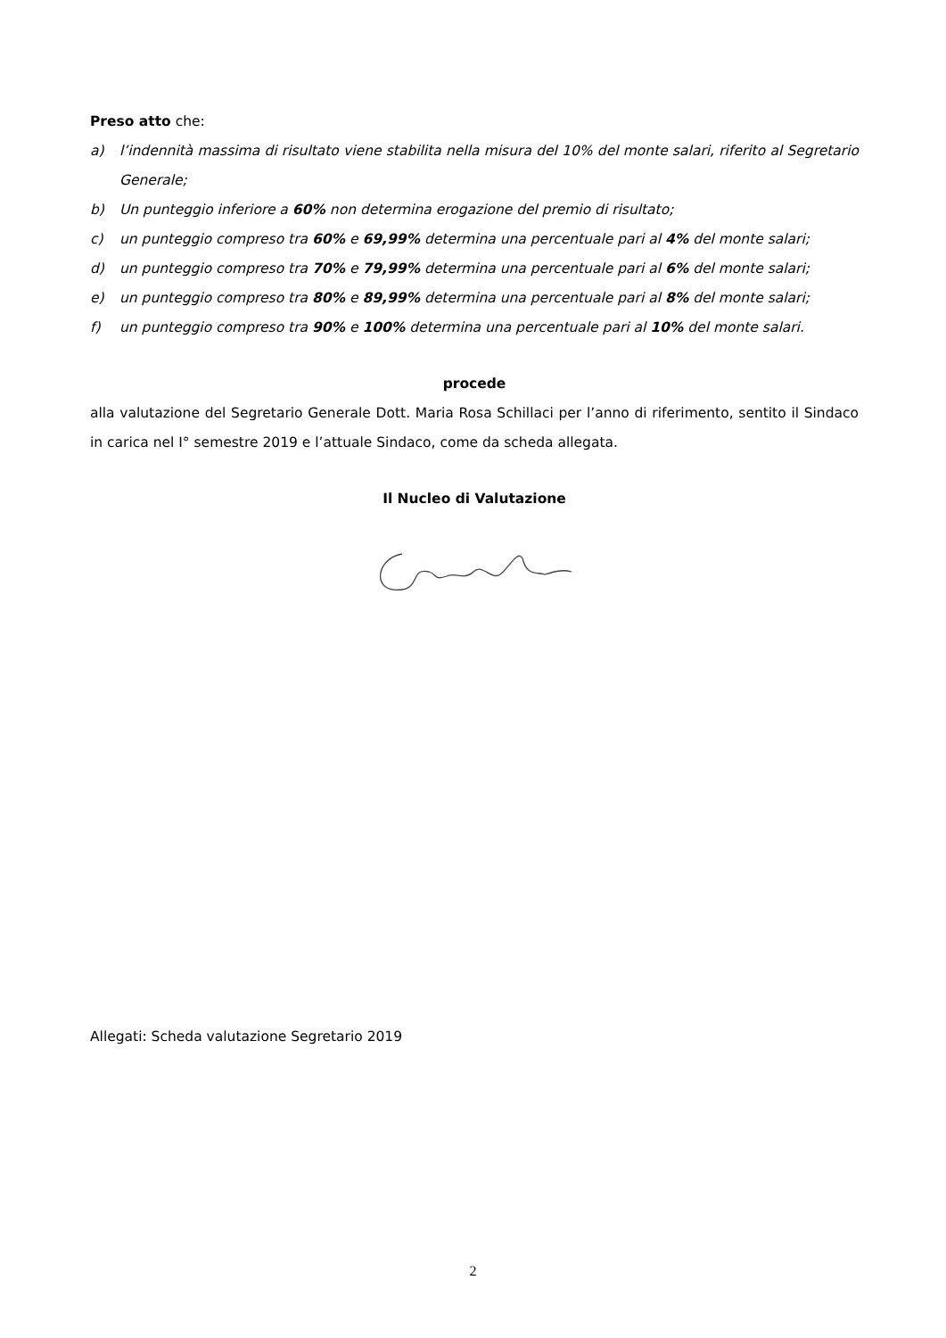Preso atto che:
a) l’indennità massima di risultato viene stabilita nella misura del 10% del monte salari, riferito al Segretario Generale;
b) Un punteggio inferiore a 60% non determina erogazione del premio di risultato;
c) un punteggio compreso tra 60% e 69,99% determina una percentuale pari al 4% del monte salari;
d) un punteggio compreso tra 70% e 79,99% determina una percentuale pari al 6% del monte salari;
e) un punteggio compreso tra 80% e 89,99% determina una percentuale pari al 8% del monte salari;
f) un punteggio compreso tra 90% e 100% determina una percentuale pari al 10% del monte salari.
procede
alla valutazione del Segretario Generale Dott. Maria Rosa Schillaci per l’anno di riferimento, sentito il Sindaco in carica nel I° semestre 2019 e l’attuale Sindaco, come da scheda allegata.
Il Nucleo di Valutazione
Allegati: Scheda valutazione Segretario 2019
2